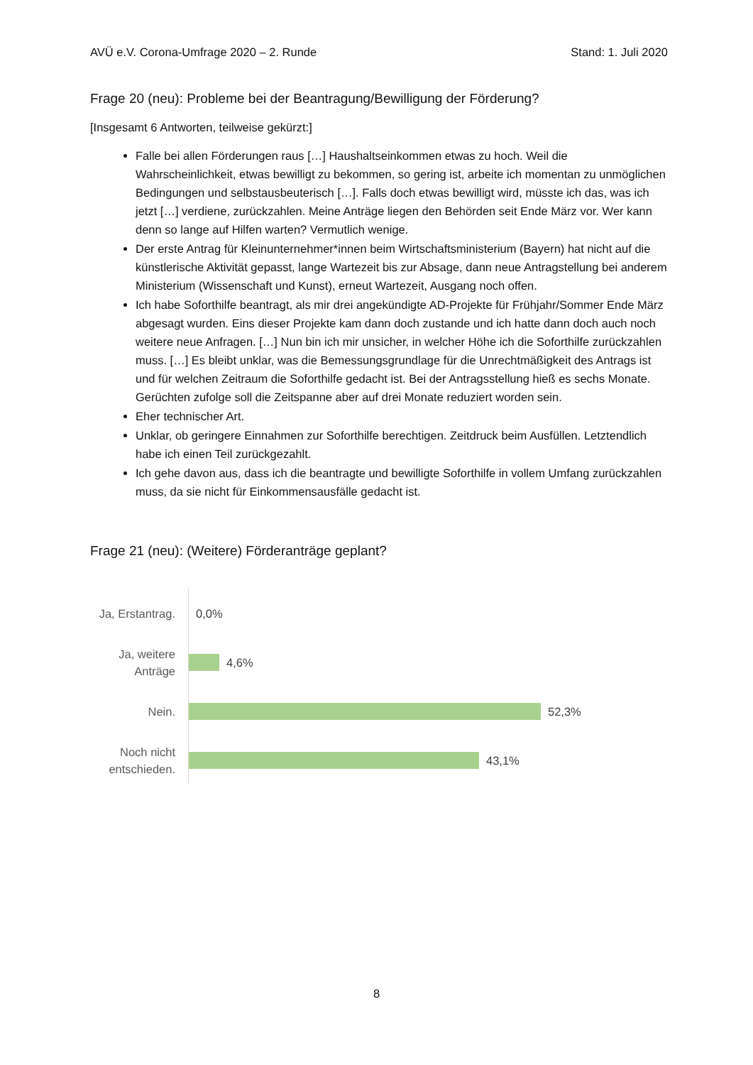AVÜ e.V. Corona-Umfrage 2020 – 2. Runde Stand: 1. Juli 2020
Frage 20 (neu): Probleme bei der Beantragung/Bewilligung der Förderung?
[Insgesamt 6 Antworten, teilweise gekürzt:]
Falle bei allen Förderungen raus […] Haushaltseinkommen etwas zu hoch. Weil die Wahrscheinlichkeit, etwas bewilligt zu bekommen, so gering ist, arbeite ich momentan zu unmöglichen Bedingungen und selbstausbeuterisch […]. Falls doch etwas bewilligt wird, müsste ich das, was ich jetzt […] verdiene, zurückzahlen. Meine Anträge liegen den Behörden seit Ende März vor. Wer kann denn so lange auf Hilfen warten? Vermutlich wenige.
Der erste Antrag für Kleinunternehmer*innen beim Wirtschaftsministerium (Bayern) hat nicht auf die künstlerische Aktivität gepasst, lange Wartezeit bis zur Absage, dann neue Antragstellung bei anderem Ministerium (Wissenschaft und Kunst), erneut Wartezeit, Ausgang noch offen.
Ich habe Soforthilfe beantragt, als mir drei angekündigte AD-Projekte für Frühjahr/Sommer Ende März abgesagt wurden. Eins dieser Projekte kam dann doch zustande und ich hatte dann doch auch noch weitere neue Anfragen. […] Nun bin ich mir unsicher, in welcher Höhe ich die Soforthilfe zurückzahlen muss. […] Es bleibt unklar, was die Bemessungsgrundlage für die Unrechtmäßigkeit des Antrags ist und für welchen Zeitraum die Soforthilfe gedacht ist. Bei der Antragsstellung hieß es sechs Monate. Gerüchten zufolge soll die Zeitspanne aber auf drei Monate reduziert worden sein.
Eher technischer Art.
Unklar, ob geringere Einnahmen zur Soforthilfe berechtigen. Zeitdruck beim Ausfüllen. Letztendlich habe ich einen Teil zurückgezahlt.
Ich gehe davon aus, dass ich die beantragte und bewilligte Soforthilfe in vollem Umfang zurückzahlen muss, da sie nicht für Einkommensausfälle gedacht ist.
Frage 21 (neu): (Weitere) Förderanträge geplant?
Ja, Erstantrag.
0,0%
Ja, weitere Anträge
4,6%
Nein.
52,3%
Noch nicht entschieden.
43,1%
8